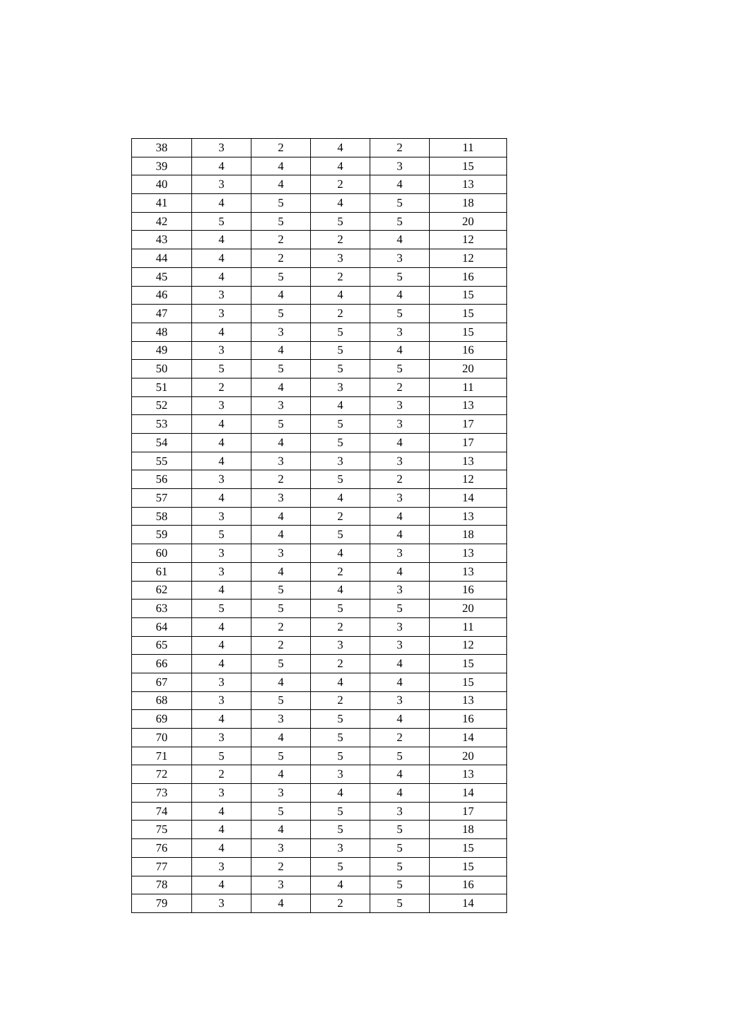| 38 | 3 | 2 | 4 | 2 | 11 |
| 39 | 4 | 4 | 4 | 3 | 15 |
| 40 | 3 | 4 | 2 | 4 | 13 |
| 41 | 4 | 5 | 4 | 5 | 18 |
| 42 | 5 | 5 | 5 | 5 | 20 |
| 43 | 4 | 2 | 2 | 4 | 12 |
| 44 | 4 | 2 | 3 | 3 | 12 |
| 45 | 4 | 5 | 2 | 5 | 16 |
| 46 | 3 | 4 | 4 | 4 | 15 |
| 47 | 3 | 5 | 2 | 5 | 15 |
| 48 | 4 | 3 | 5 | 3 | 15 |
| 49 | 3 | 4 | 5 | 4 | 16 |
| 50 | 5 | 5 | 5 | 5 | 20 |
| 51 | 2 | 4 | 3 | 2 | 11 |
| 52 | 3 | 3 | 4 | 3 | 13 |
| 53 | 4 | 5 | 5 | 3 | 17 |
| 54 | 4 | 4 | 5 | 4 | 17 |
| 55 | 4 | 3 | 3 | 3 | 13 |
| 56 | 3 | 2 | 5 | 2 | 12 |
| 57 | 4 | 3 | 4 | 3 | 14 |
| 58 | 3 | 4 | 2 | 4 | 13 |
| 59 | 5 | 4 | 5 | 4 | 18 |
| 60 | 3 | 3 | 4 | 3 | 13 |
| 61 | 3 | 4 | 2 | 4 | 13 |
| 62 | 4 | 5 | 4 | 3 | 16 |
| 63 | 5 | 5 | 5 | 5 | 20 |
| 64 | 4 | 2 | 2 | 3 | 11 |
| 65 | 4 | 2 | 3 | 3 | 12 |
| 66 | 4 | 5 | 2 | 4 | 15 |
| 67 | 3 | 4 | 4 | 4 | 15 |
| 68 | 3 | 5 | 2 | 3 | 13 |
| 69 | 4 | 3 | 5 | 4 | 16 |
| 70 | 3 | 4 | 5 | 2 | 14 |
| 71 | 5 | 5 | 5 | 5 | 20 |
| 72 | 2 | 4 | 3 | 4 | 13 |
| 73 | 3 | 3 | 4 | 4 | 14 |
| 74 | 4 | 5 | 5 | 3 | 17 |
| 75 | 4 | 4 | 5 | 5 | 18 |
| 76 | 4 | 3 | 3 | 5 | 15 |
| 77 | 3 | 2 | 5 | 5 | 15 |
| 78 | 4 | 3 | 4 | 5 | 16 |
| 79 | 3 | 4 | 2 | 5 | 14 |